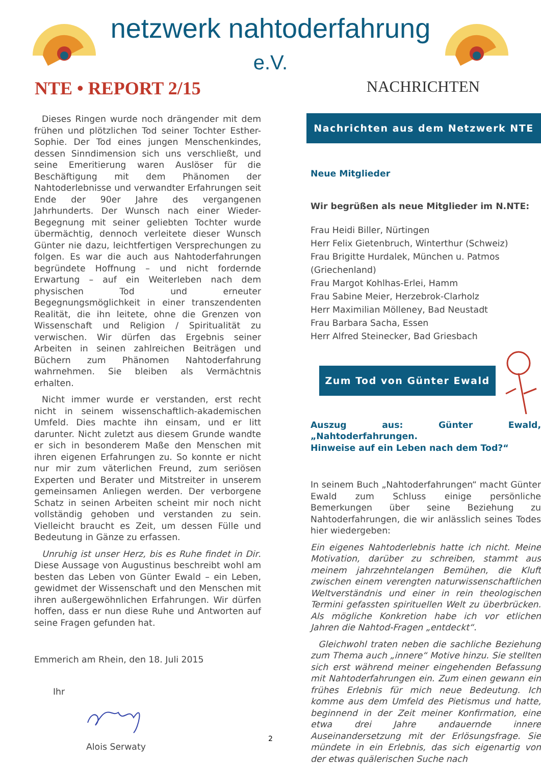netzwerk nahtoderfahrung e.V.
NTE • REPORT 2/15
NACHRICHTEN
Dieses Ringen wurde noch drängender mit dem frühen und plötzlichen Tod seiner Tochter Esther-Sophie. Der Tod eines jungen Menschenkindes, dessen Sinndimension sich uns verschließt, und seine Emeritierung waren Auslöser für die Beschäftigung mit dem Phänomen der Nahtoderlebnisse und verwandter Erfahrungen seit Ende der 90er Jahre des vergangenen Jahrhunderts. Der Wunsch nach einer Wieder-Begegnung mit seiner geliebten Tochter wurde übermächtig, dennoch verleitete dieser Wunsch Günter nie dazu, leichtfertigen Versprechungen zu folgen. Es war die auch aus Nahtoderfahrungen begründete Hoffnung – und nicht fordernde Erwartung – auf ein Weiterleben nach dem physischen Tod und erneuter Begegnungsmöglichkeit in einer transzendenten Realität, die ihn leitete, ohne die Grenzen von Wissenschaft und Religion / Spiritualität zu verwischen. Wir dürfen das Ergebnis seiner Arbeiten in seinen zahlreichen Beiträgen und Büchern zum Phänomen Nahtoderfahrung wahrnehmen. Sie bleiben als Vermächtnis erhalten.
Nicht immer wurde er verstanden, erst recht nicht in seinem wissenschaftlich-akademischen Umfeld. Dies machte ihn einsam, und er litt darunter. Nicht zuletzt aus diesem Grunde wandte er sich in besonderem Maße den Menschen mit ihren eigenen Erfahrungen zu. So konnte er nicht nur mir zum väterlichen Freund, zum seriösen Experten und Berater und Mitstreiter in unserem gemeinsamen Anliegen werden. Der verborgene Schatz in seinen Arbeiten scheint mir noch nicht vollständig gehoben und verstanden zu sein. Vielleicht braucht es Zeit, um dessen Fülle und Bedeutung in Gänze zu erfassen.
Unruhig ist unser Herz, bis es Ruhe findet in Dir. Diese Aussage von Augustinus beschreibt wohl am besten das Leben von Günter Ewald – ein Leben, gewidmet der Wissenschaft und den Menschen mit ihren außergewöhnlichen Erfahrungen. Wir dürfen hoffen, dass er nun diese Ruhe und Antworten auf seine Fragen gefunden hat.
Emmerich am Rhein, den 18. Juli 2015
Ihr
Alois Serwaty
Nachrichten aus dem Netzwerk NTE
Neue Mitglieder
Wir begrüßen als neue Mitglieder im N.NTE:
Frau Heidi Biller, Nürtingen
Herr Felix Gietenbruch, Winterthur (Schweiz)
Frau Brigitte Hurdalek, München u. Patmos (Griechenland)
Frau Margot Kohlhas-Erlei, Hamm
Frau Sabine Meier, Herzebrok-Clarholz
Herr Maximilian Mölleney, Bad Neustadt
Frau Barbara Sacha, Essen
Herr Alfred Steinecker, Bad Griesbach
Zum Tod von Günter Ewald
Auszug aus: Günter Ewald, „Nahtoderfahrungen.
Hinweise auf ein Leben nach dem Tod?“
In seinem Buch „Nahtoderfahrungen“ macht Günter Ewald zum Schluss einige persönliche Bemerkungen über seine Beziehung zu Nahtoderfahrungen, die wir anlässlich seines Todes hier wiedergeben:
Ein eigenes Nahtoderlebnis hatte ich nicht. Meine Motivation, darüber zu schreiben, stammt aus meinem jahrzehntelangen Bemühen, die Kluft zwischen einem verengten naturwissenschaftlichen Weltverständnis und einer in rein theologischen Termini gefassten spirituellen Welt zu überbrücken. Als mögliche Konkretion habe ich vor etlichen Jahren die Nahtod-Fragen „entdeckt“.
Gleichwohl traten neben die sachliche Beziehung zum Thema auch „innere“ Motive hinzu. Sie stellten sich erst während meiner eingehenden Befassung mit Nahtoderfahrungen ein. Zum einen gewann ein frühes Erlebnis für mich neue Bedeutung. Ich komme aus dem Umfeld des Pietismus und hatte, beginnend in der Zeit meiner Konfirmation, eine etwa drei Jahre andauernde innere Auseinandersetzung mit der Erlösungsfrage. Sie mündete in ein Erlebnis, das sich eigenartig von der etwas quälerischen Suche nach
2